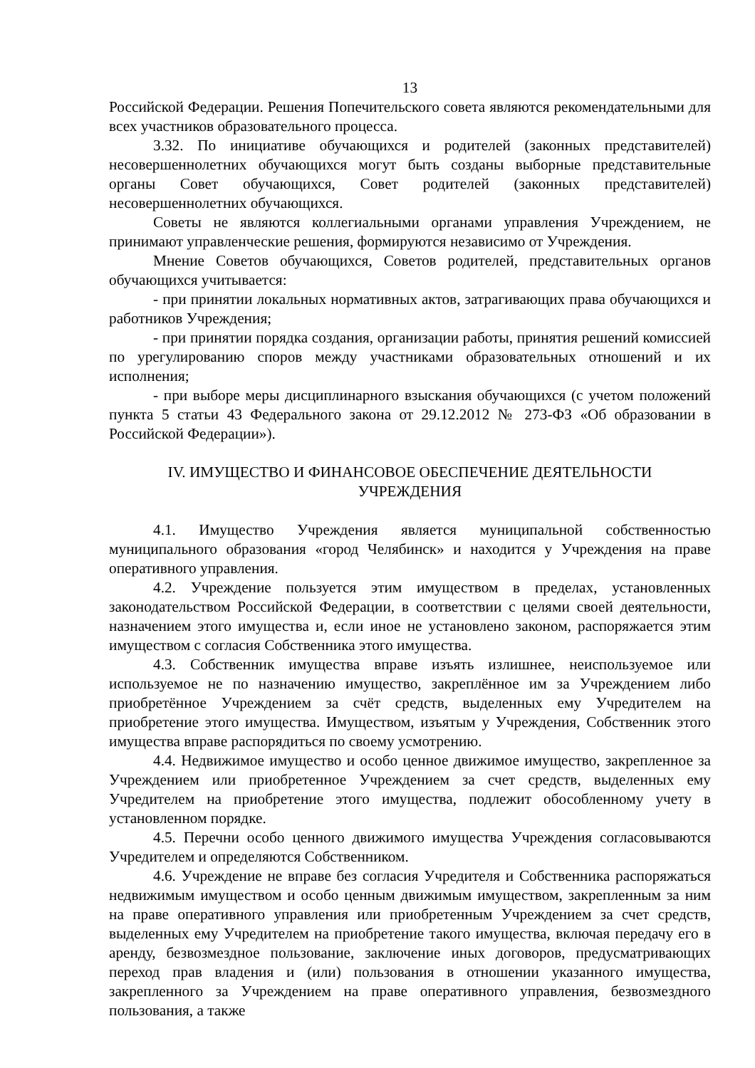13
Российской Федерации. Решения Попечительского совета являются рекомендательными для всех участников образовательного процесса.
3.32. По инициативе обучающихся и родителей (законных представителей) несовершеннолетних обучающихся могут быть созданы выборные представительные органы Совет обучающихся, Совет родителей (законных представителей) несовершеннолетних обучающихся.
Советы не являются коллегиальными органами управления Учреждением, не принимают управленческие решения, формируются независимо от Учреждения.
Мнение Советов обучающихся, Советов родителей, представительных органов обучающихся учитывается:
- при принятии локальных нормативных актов, затрагивающих права обучающихся и работников Учреждения;
- при принятии порядка создания, организации работы, принятия решений комиссией по урегулированию споров между участниками образовательных отношений и их исполнения;
- при выборе меры дисциплинарного взыскания обучающихся (с учетом положений пункта 5 статьи 43 Федерального закона от 29.12.2012 № 273-ФЗ «Об образовании в Российской Федерации»).
IV. ИМУЩЕСТВО И ФИНАНСОВОЕ ОБЕСПЕЧЕНИЕ ДЕЯТЕЛЬНОСТИ
УЧРЕЖДЕНИЯ
4.1. Имущество Учреждения является муниципальной собственностью муниципального образования «город Челябинск» и находится у Учреждения на праве оперативного управления.
4.2. Учреждение пользуется этим имуществом в пределах, установленных законодательством Российской Федерации, в соответствии с целями своей деятельности, назначением этого имущества и, если иное не установлено законом, распоряжается этим имуществом с согласия Собственника этого имущества.
4.3. Собственник имущества вправе изъять излишнее, неиспользуемое или используемое не по назначению имущество, закреплённое им за Учреждением либо приобретённое Учреждением за счёт средств, выделенных ему Учредителем на приобретение этого имущества. Имуществом, изъятым у Учреждения, Собственник этого имущества вправе распорядиться по своему усмотрению.
4.4. Недвижимое имущество и особо ценное движимое имущество, закрепленное за Учреждением или приобретенное Учреждением за счет средств, выделенных ему Учредителем на приобретение этого имущества, подлежит обособленному учету в установленном порядке.
4.5. Перечни особо ценного движимого имущества Учреждения согласовываются Учредителем и определяются Собственником.
4.6. Учреждение не вправе без согласия Учредителя и Собственника распоряжаться недвижимым имуществом и особо ценным движимым имуществом, закрепленным за ним на праве оперативного управления или приобретенным Учреждением за счет средств, выделенных ему Учредителем на приобретение такого имущества, включая передачу его в аренду, безвозмездное пользование, заключение иных договоров, предусматривающих переход прав владения и (или) пользования в отношении указанного имущества, закрепленного за Учреждением на праве оперативного управления, безвозмездного пользования, а также